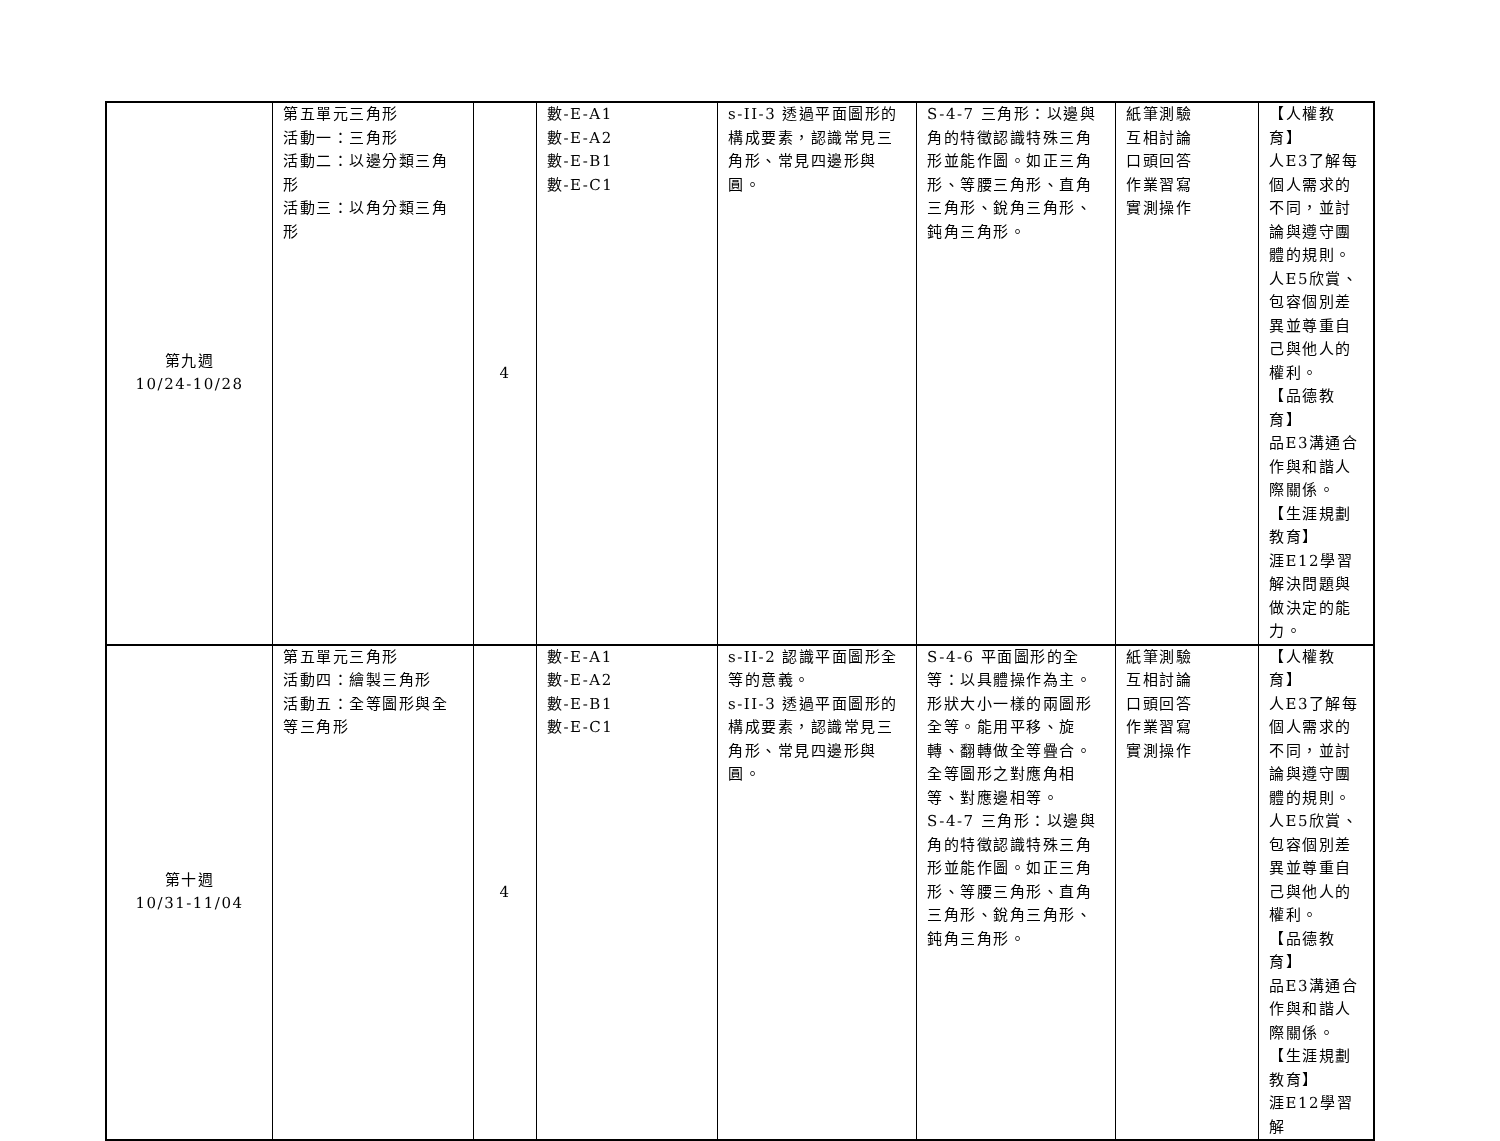| 第九週 10/24-10/28 | 第五單元三角形 活動一：三角形 活動二：以邊分類三角形 活動三：以角分類三角形 | 4 | 數-E-A1 數-E-A2 數-E-B1 數-E-C1 | s-II-3 透過平面圖形的構成要素，認識常見三角形、常見四邊形與圓。 | S-4-7 三角形：以邊與角的特徵認識特殊三角形並能作圖。如正三角形、等腰三角形、直角三角形、銳角三角形、鈍角三角形。 | 紙筆測驗 互相討論 口頭回答 作業習寫 實測操作 | 【人權教育】 人E3了解每個人需求的不同，並討論與遵守團體的規則。 人E5欣賞、包容個別差異並尊重自己與他人的權利。 【品德教育】 品E3溝通合作與和諧人際關係。 【生涯規劃教育】 涯E12學習解決問題與做決定的能力。 |
| 第十週 10/31-11/04 | 第五單元三角形 活動四：繪製三角形 活動五：全等圖形與全等三角形 | 4 | 數-E-A1 數-E-A2 數-E-B1 數-E-C1 | s-II-2 認識平面圖形全等的意義。 s-II-3 透過平面圖形的構成要素，認識常見三角形、常見四邊形與圓。 | S-4-6 平面圖形的全等：以具體操作為主。形狀大小一樣的兩圖形全等。能用平移、旋轉、翻轉做全等疊合。全等圖形之對應角相等、對應邊相等。 S-4-7 三角形：以邊與角的特徵認識特殊三角形並能作圖。如正三角形、等腰三角形、直角三角形、銳角三角形、鈍角三角形。 | 紙筆測驗 互相討論 口頭回答 作業習寫 實測操作 | 【人權教育】 人E3了解每個人需求的不同，並討論與遵守團體的規則。 人E5欣賞、包容個別差異並尊重自己與他人的權利。 【品德教育】 品E3溝通合作與和諧人際關係。 【生涯規劃教育】 涯E12學習解 |